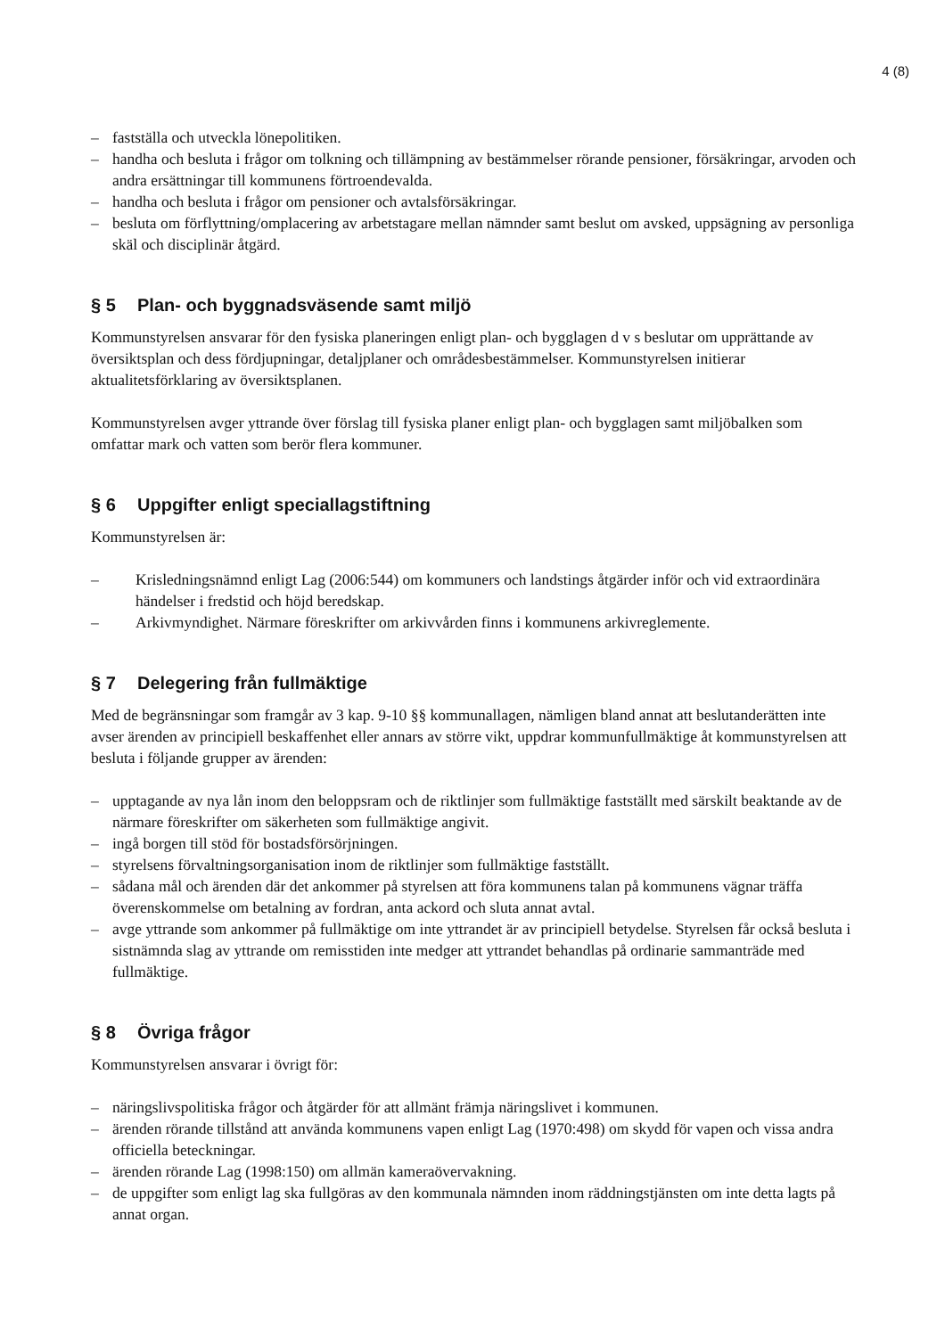4 (8)
– fastställa och utveckla lönepolitiken.
– handha och besluta i frågor om tolkning och tillämpning av bestämmelser rörande pensioner, försäkringar, arvoden och andra ersättningar till kommunens förtroendevalda.
– handha och besluta i frågor om pensioner och avtalsförsäkringar.
– besluta om förflyttning/omplacering av arbetstagare mellan nämnder samt beslut om avsked, uppsägning av personliga skäl och disciplinär åtgärd.
§ 5 Plan- och byggnadsväsende samt miljö
Kommunstyrelsen ansvarar för den fysiska planeringen enligt plan- och bygglagen d v s beslutar om upprättande av översiktsplan och dess fördjupningar, detaljplaner och områdesbestämmelser. Kommunstyrelsen initierar aktualitetsförklaring av översiktsplanen.
Kommunstyrelsen avger yttrande över förslag till fysiska planer enligt plan- och bygglagen samt miljöbalken som omfattar mark och vatten som berör flera kommuner.
§ 6 Uppgifter enligt speciallagstiftning
Kommunstyrelsen är:
– Krisledningsnämnd enligt Lag (2006:544) om kommuners och landstings åtgärder inför och vid extraordinära händelser i fredstid och höjd beredskap.
– Arkivmyndighet. Närmare föreskrifter om arkivvården finns i kommunens arkivreglemente.
§ 7 Delegering från fullmäktige
Med de begränsningar som framgår av 3 kap. 9-10 §§ kommunallagen, nämligen bland annat att beslutanderätten inte avser ärenden av principiell beskaffenhet eller annars av större vikt, uppdrar kommunfullmäktige åt kommunstyrelsen att besluta i följande grupper av ärenden:
– upptagande av nya lån inom den beloppsram och de riktlinjer som fullmäktige fastställt med särskilt beaktande av de närmare föreskrifter om säkerheten som fullmäktige angivit.
– ingå borgen till stöd för bostadsförsörjningen.
– styrelsens förvaltningsorganisation inom de riktlinjer som fullmäktige fastställt.
– sådana mål och ärenden där det ankommer på styrelsen att föra kommunens talan på kommunens vägnar träffa överenskommelse om betalning av fordran, anta ackord och sluta annat avtal.
– avge yttrande som ankommer på fullmäktige om inte yttrandet är av principiell betydelse. Styrelsen får också besluta i sistnämnda slag av yttrande om remisstiden inte medger att yttrandet behandlas på ordinarie sammanträde med fullmäktige.
§ 8 Övriga frågor
Kommunstyrelsen ansvarar i övrigt för:
– näringslivspolitiska frågor och åtgärder för att allmänt främja näringslivet i kommunen.
– ärenden rörande tillstånd att använda kommunens vapen enligt Lag (1970:498) om skydd för vapen och vissa andra officiella beteckningar.
– ärenden rörande Lag (1998:150) om allmän kameraövervakning.
– de uppgifter som enligt lag ska fullgöras av den kommunala nämnden inom räddningstjänsten om inte detta lagts på annat organ.